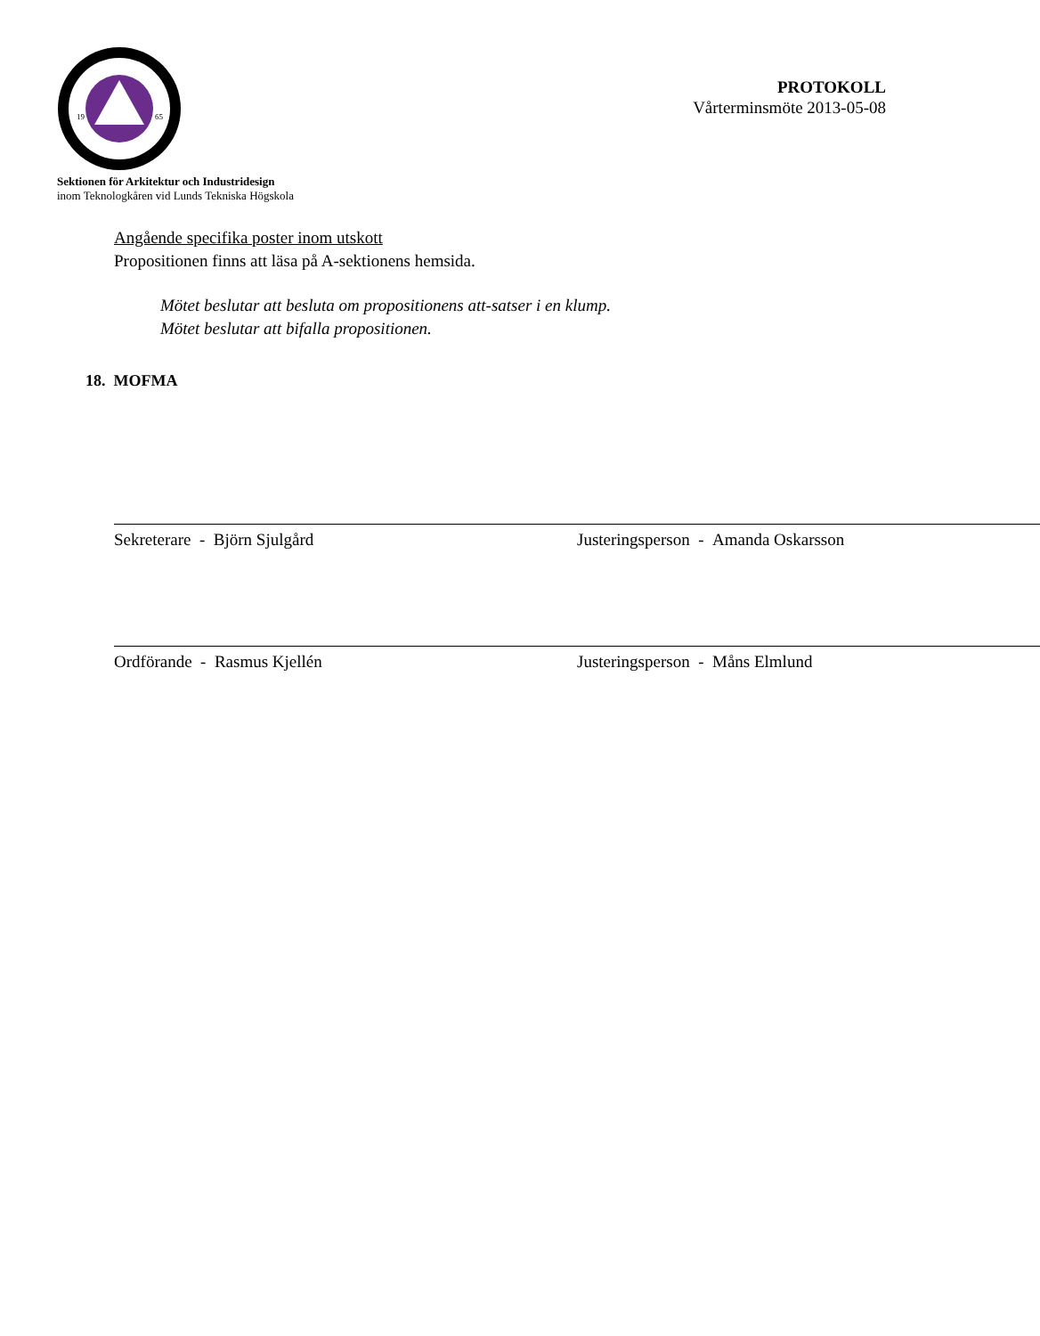19
65
PROTOKOLL
Vårterminsmöte 2013-05-08
Sektionen för Arkitektur och Industridesign
inom Teknologkåren vid Lunds Tekniska Högskola
Angående specifika poster inom utskott
Propositionen finns att läsa på A-sektionens hemsida.
Mötet beslutar att besluta om propositionens att-satser i en klump.
Mötet beslutar att bifalla propositionen.
18. MOFMA
Sekreterare - Björn Sjulgård Justeringsperson - Amanda Oskarsson
Ordförande - Rasmus Kjellén Justeringsperson - Måns Elmlund